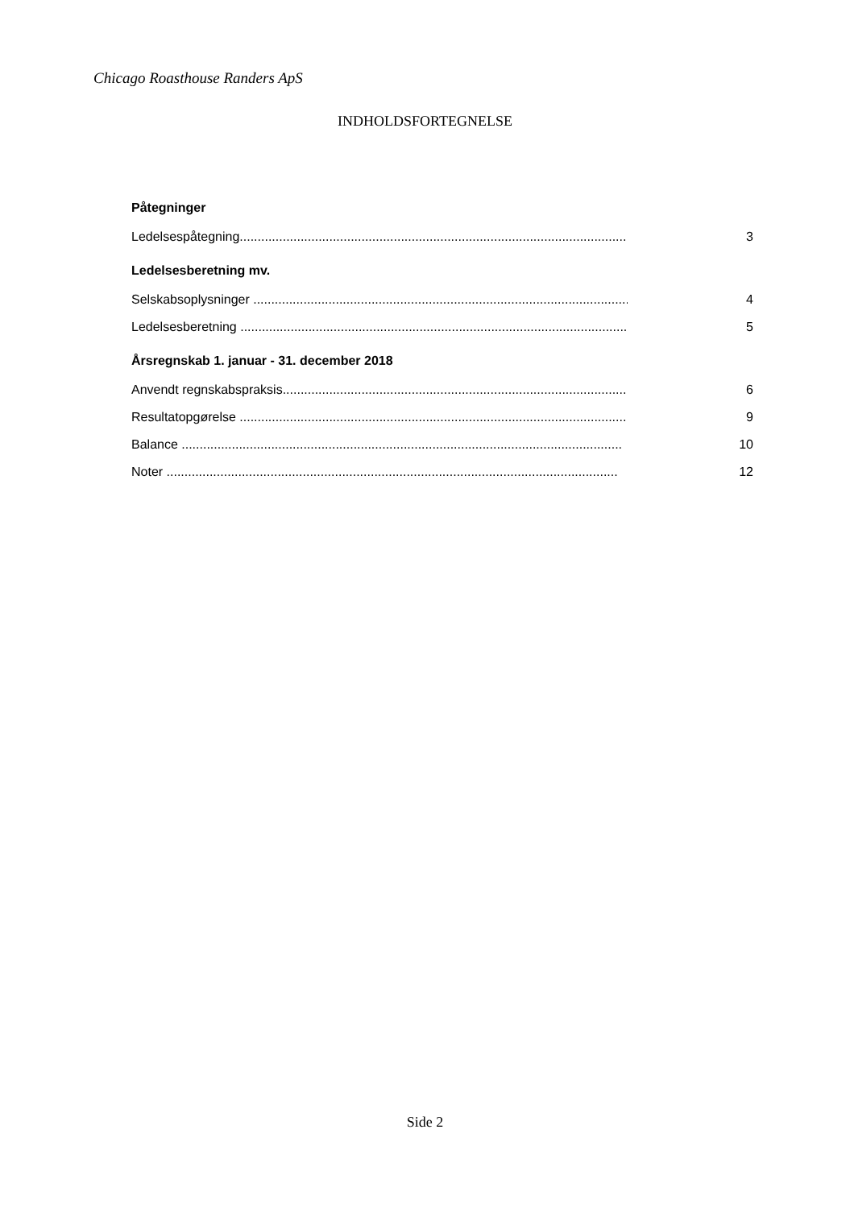Chicago Roasthouse Randers ApS
INDHOLDSFORTEGNELSE
Påtegninger
Ledelsespåtegning.................................................................................................................. 3
Ledelsesberetning mv.
Selskabsoplysninger ................................................................................................................ 4
Ledelsesberetning ................................................................................................................... 5
Årsregnskab 1. januar - 31. december 2018
Anvendt regnskabspraksis......................................................................................................... 6
Resultatopgørelse ................................................................................................................... 9
Balance ........................................................................................................................... 10
Noter .............................................................................................................................. 12
Side 2